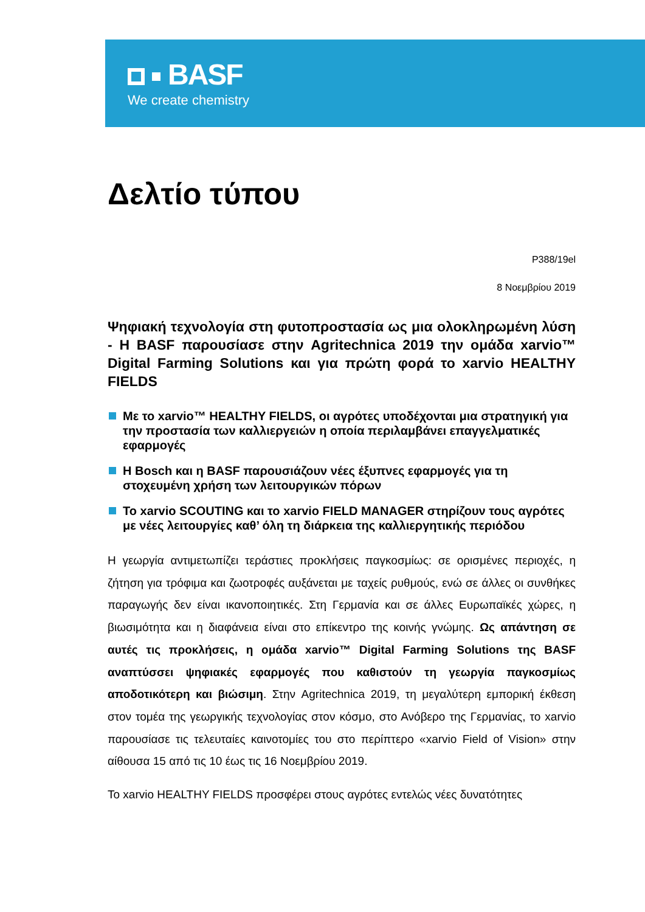BASF
We create chemistry
Δελτίο τύπου
P388/19el
8 Νοεμβρίου 2019
Ψηφιακή τεχνολογία στη φυτοπροστασία ως μια ολοκληρωμένη λύση - Η BASF παρουσίασε στην Agritechnica 2019 την ομάδα xarvio™ Digital Farming Solutions και για πρώτη φορά το xarvio HEALTHY FIELDS
Με το xarvio™ HEALTHY FIELDS, οι αγρότες υποδέχονται μια στρατηγική για την προστασία των καλλιεργειών η οποία περιλαμβάνει επαγγελματικές εφαρμογές
Η Bosch και η BASF παρουσιάζουν νέες έξυπνες εφαρμογές για τη στοχευμένη χρήση των λειτουργικών πόρων
Το xarvio SCOUTING και το xarvio FIELD MANAGER στηρίζουν τους αγρότες με νέες λειτουργίες καθ’ όλη τη διάρκεια της καλλιεργητικής περιόδου
Η γεωργία αντιμετωπίζει τεράστιες προκλήσεις παγκοσμίως: σε ορισμένες περιοχές, η ζήτηση για τρόφιμα και ζωοτροφές αυξάνεται με ταχείς ρυθμούς, ενώ σε άλλες οι συνθήκες παραγωγής δεν είναι ικανοποιητικές. Στη Γερμανία και σε άλλες Ευρωπαϊκές χώρες, η βιωσιμότητα και η διαφάνεια είναι στο επίκεντρο της κοινής γνώμης. Ως απάντηση σε αυτές τις προκλήσεις, η ομάδα xarvio™ Digital Farming Solutions της BASF αναπτύσσει ψηφιακές εφαρμογές που καθιστούν τη γεωργία παγκοσμίως αποδοτικότερη και βιώσιμη. Στην Agritechnica 2019, τη μεγαλύτερη εμπορική έκθεση στον τομέα της γεωργικής τεχνολογίας στον κόσμο, στο Ανόβερο της Γερμανίας, το xarvio παρουσίασε τις τελευταίες καινοτομίες του στο περίπτερο «xarvio Field of Vision» στην αίθουσα 15 από τις 10 έως τις 16 Νοεμβρίου 2019.
Το xarvio HEALTHY FIELDS προσφέρει στους αγρότες εντελώς νέες δυνατότητες